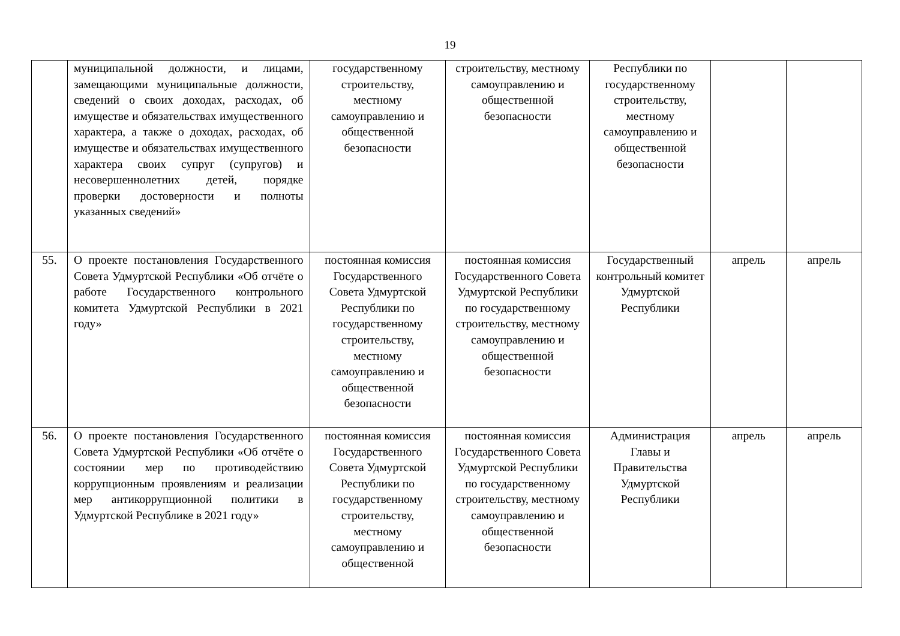19
| | муниципальной должности, и лицами, замещающими муниципальные должности, сведений о своих доходах, расходах, об имуществе и обязательствах имущественного характера, а также о доходах, расходах, об имуществе и обязательствах имущественного характера своих супруг (супругов) и несовершеннолетних детей, порядке проверки достоверности и полноты указанных сведений» | государственному строительству, местному самоуправлению и общественной безопасности | строительству, местному самоуправлению и общественной безопасности | Республики по государственному строительству, местному самоуправлению и общественной безопасности | | |
| 55. | О проекте постановления Государственного Совета Удмуртской Республики «Об отчёте о работе Государственного контрольного комитета Удмуртской Республики в 2021 году» | постоянная комиссия Государственного Совета Удмуртской Республики по государственному строительству, местному самоуправлению и общественной безопасности | постоянная комиссия Государственного Совета Удмуртской Республики по государственному строительству, местному самоуправлению и общественной безопасности | Государственный контрольный комитет Удмуртской Республики | апрель | апрель |
| 56. | О проекте постановления Государственного Совета Удмуртской Республики «Об отчёте о состоянии мер по противодействию коррупционным проявлениям и реализации мер антикоррупционной политики в Удмуртской Республике в 2021 году» | постоянная комиссия Государственного Совета Удмуртской Республики по государственному строительству, местному самоуправлению и общественной | постоянная комиссия Государственного Совета Удмуртской Республики по государственному строительству, местному самоуправлению и общественной безопасности | Администрация Главы и Правительства Удмуртской Республики | апрель | апрель |